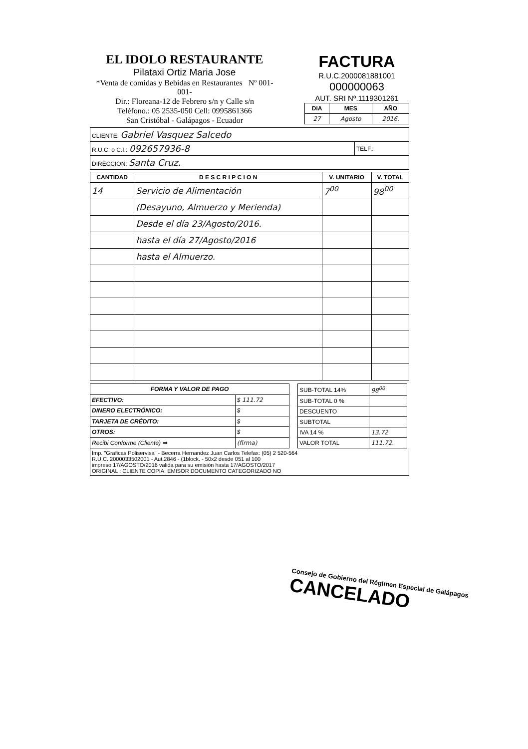EL IDOLO RESTAURANTE
Pilataxi Ortiz Maria Jose
*Venta de comidas y Bebidas en Restaurantes Nº 001-001-
Dir.: Floreana-12 de Febrero s/n y Calle s/n
Teléfono.: 05 2535-050 Cell: 0995861366
San Cristóbal - Galápagos - Ecuador
FACTURA
R.U.C.2000081881001
000000063
AUT. SRI Nº.1119301261
| DIA | MES | AÑO |
| --- | --- | --- |
| 27 | Agosto | 2016. |
| CLIENTE: Gabriel Vasquez Salcedo | |
| R.U.C. o C.I.: 092657936-8 | TELF.: |
| DIRECCION: Santa Cruz. | |
| CANTIDAD | D E S C R I P C I O N | V. UNITARIO | V. TOTAL |
| --- | --- | --- | --- |
| 14 | Servicio de Alimentación | 7<sup>00</sup> | 98<sup>00</sup> |
| | (Desayuno, Almuerzo y Merienda) | | |
| | Desde el día 23/Agosto/2016. | | |
| | hasta el día 27/Agosto/2016 | | |
| | hasta el Almuerzo. | | |
| FORMA Y VALOR DE PAGO | |
| --- | --- |
| EFECTIVO: | $ 111.72 |
| DINERO ELECTRÓNICO: | $ |
| TARJETA DE CRÉDITO: | $ |
| OTROS: | $ |
| Recibi Conforme (Cliente) ➡ | (firma) |
| SUB-TOTAL 14% | 98<sup>00</sup> |
| SUB-TOTAL 0 % | |
| DESCUENTO | |
| SUBTOTAL | |
| IVA 14 % | 13.72 |
| VALOR TOTAL | 111.72. |
Imp. "Graficas Poliservisa" - Becerra Hernandez Juan Carlos Telefax: (05) 2 520-564
R.U.C. 2000033502001 - Aut.2846 - (1block. - 50x2 desde 051 al 100
impreso 17/AGOSTO/2016 valida para su emisión hasta 17/AGOSTO/2017
ORIGINAL : CLIENTE COPIA: EMISOR DOCUMENTO CATEGORIZADO NO
Consejo de Gobierno del Régimen Especial de Galápagos
CANCELADO